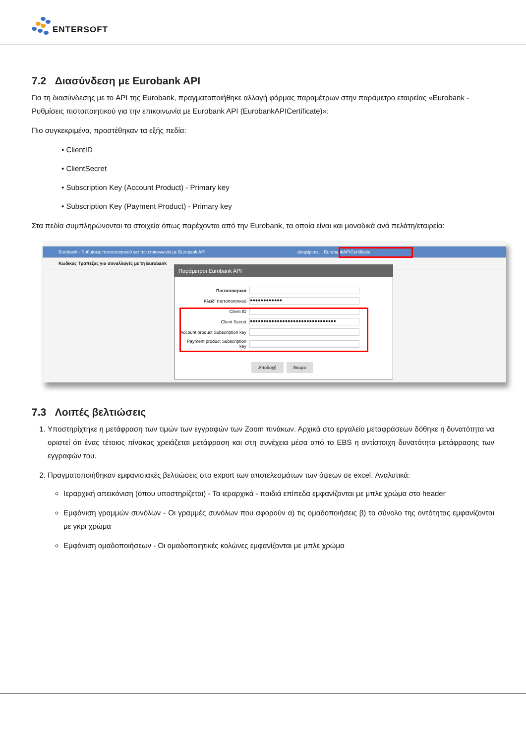ENTERSOFT
7.2 Διασύνδεση με Eurobank API
Για τη διασύνδεσης με το API της Eurobank, πραγματοποιήθηκε αλλαγή φόρμας παραμέτρων στην παράμετρο εταιρείας «Eurobank - Ρυθμίσεις πιστοποιητικού για την επικοινωνία με Eurobank API (EurobankAPICertificate)»:
Πιο συγκεκριμένα, προστέθηκαν τα εξής πεδία:
• ClientID
• ClientSecret
• Subscription Key (Account Product) - Primary key
• Subscription Key (Payment Product) - Primary key
Στα πεδία συμπληρώνονται τα στοιχεία όπως παρέχονται από την Eurobank, τα οποία είναι και μοναδικά ανά πελάτη/εταιρεία:
Eurobank - Ρυθμίσεις πιστοποιητικού για την επικοινωνία με Eurobank API Διαχείριση ... EurobankAPICertificate
Κωδικός Τράπεζας για συναλλαγές με τη Eurobank
Παράμετροι Eurobank API
Πιστοποιητικό
Κλειδί πιστοποιητικού
●●●●●●●●●●●●
Client ID
Client Secret
●●●●●●●●●●●●●●●●●●●●●●●●●●●●●●●●
Account product Subscription key
Payment product Subscription key
Αποδοχή Άκυρο
7.3 Λοιπές βελτιώσεις
1. Υποστηρίχτηκε η μετάφραση των τιμών των εγγραφών των Zoom πινάκων. Αρχικά στο εργαλείο μεταφράσεων δόθηκε η δυνατότητα να οριστεί ότι ένας τέτοιος πίνακας χρειάζεται μετάφραση και στη συνέχεια μέσα από το EBS η αντίστοιχη δυνατότητα μετάφρασης των εγγραφών του.
2. Πραγματοποιήθηκαν εμφανισιακές βελτιώσεις στο export των αποτελεσμάτων των όψεων σε excel. Αναλυτικά:
Ιεραρχική απεικόνιση (όπου υποστηρίζεται) - Τα ιεραρχικά - παιδιά επίπεδα εμφανίζονται με μπλε χρώμα στο header
Εμφάνιση γραμμών συνόλων - Οι γραμμές συνόλων που αφορούν α) τις ομαδοποιήσεις β) το σύνολο της οντότητας εμφανίζονται με γκρι χρώμα
Εμφάνιση ομαδοποιήσεων - Οι ομαδοποιητικές κολώνες εμφανίζονται με μπλε χρώμα